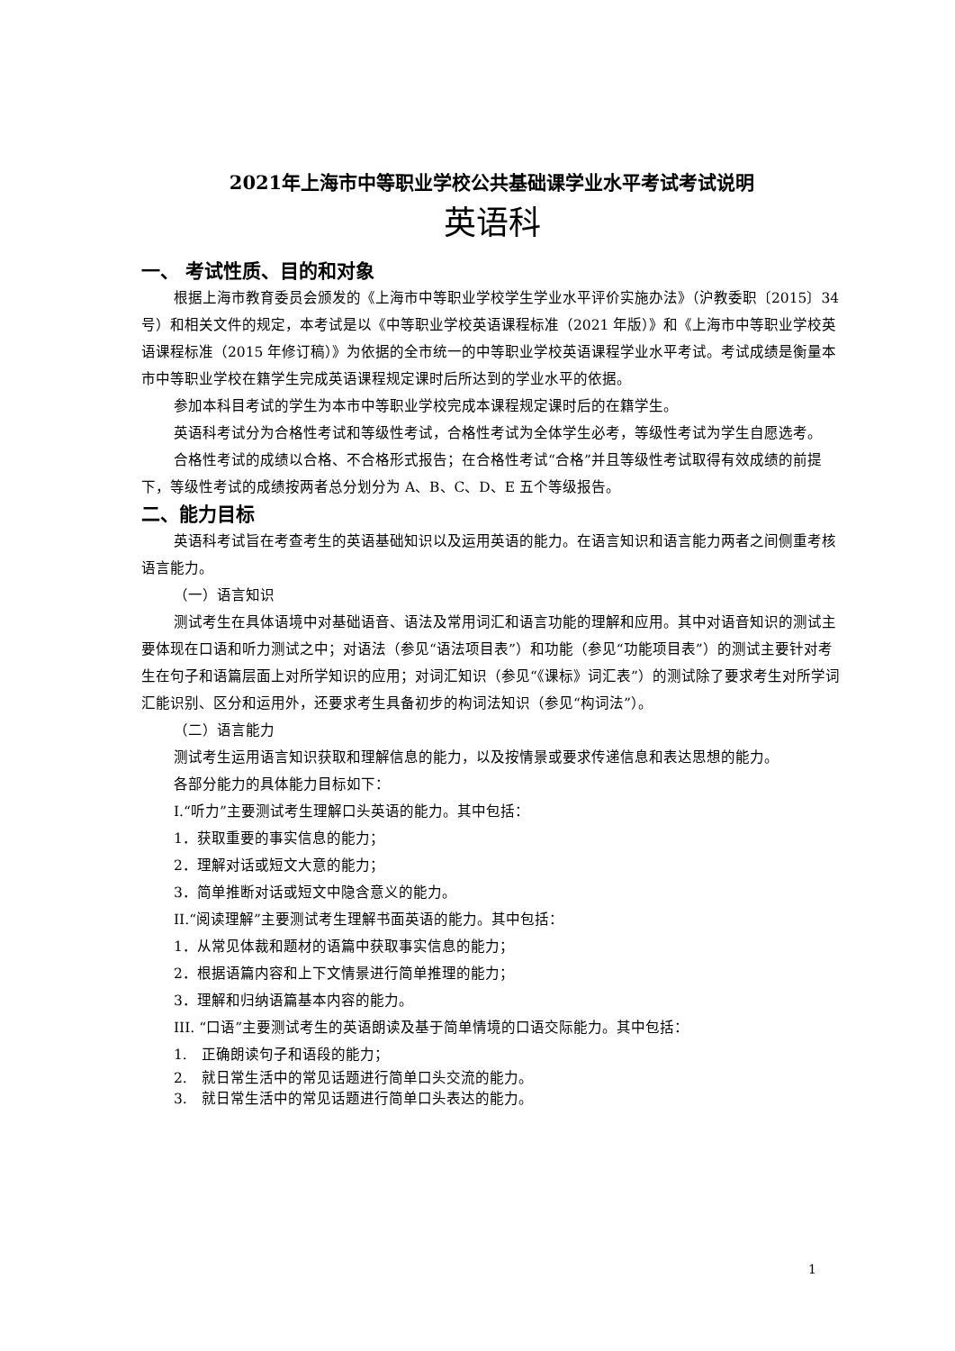2021年上海市中等职业学校公共基础课学业水平考试考试说明
英语科
一、 考试性质、目的和对象
根据上海市教育委员会颁发的《上海市中等职业学校学生学业水平评价实施办法》（沪教委职〔2015〕34 号）和相关文件的规定，本考试是以《中等职业学校英语课程标准（2021 年版）》和《上海市中等职业学校英语课程标准（2015 年修订稿）》为依据的全市统一的中等职业学校英语课程学业水平考试。考试成绩是衡量本市中等职业学校在籍学生完成英语课程规定课时后所达到的学业水平的依据。
参加本科目考试的学生为本市中等职业学校完成本课程规定课时后的在籍学生。
英语科考试分为合格性考试和等级性考试，合格性考试为全体学生必考，等级性考试为学生自愿选考。
合格性考试的成绩以合格、不合格形式报告；在合格性考试“合格”并且等级性考试取得有效成绩的前提下，等级性考试的成绩按两者总分划分为 A、B、C、D、E 五个等级报告。
二、能力目标
英语科考试旨在考查考生的英语基础知识以及运用英语的能力。在语言知识和语言能力两者之间侧重考核语言能力。
（一）语言知识
测试考生在具体语境中对基础语音、语法及常用词汇和语言功能的理解和应用。其中对语音知识的测试主要体现在口语和听力测试之中；对语法（参见“语法项目表”）和功能（参见“功能项目表”）的测试主要针对考生在句子和语篇层面上对所学知识的应用；对词汇知识（参见“《课标》词汇表”）的测试除了要求考生对所学词汇能识别、区分和运用外，还要求考生具备初步的构词法知识（参见“构词法”）。
（二）语言能力
测试考生运用语言知识获取和理解信息的能力，以及按情景或要求传递信息和表达思想的能力。
各部分能力的具体能力目标如下：
I.“听力”主要测试考生理解口头英语的能力。其中包括：
1．获取重要的事实信息的能力；
2．理解对话或短文大意的能力；
3．简单推断对话或短文中隐含意义的能力。
II.“阅读理解”主要测试考生理解书面英语的能力。其中包括：
1．从常见体裁和题材的语篇中获取事实信息的能力；
2．根据语篇内容和上下文情景进行简单推理的能力；
3．理解和归纳语篇基本内容的能力。
III. “口语”主要测试考生的英语朗读及基于简单情境的口语交际能力。其中包括：
1.　正确朗读句子和语段的能力；
2.　就日常生活中的常见话题进行简单口头交流的能力。
3.　就日常生活中的常见话题进行简单口头表达的能力。
1